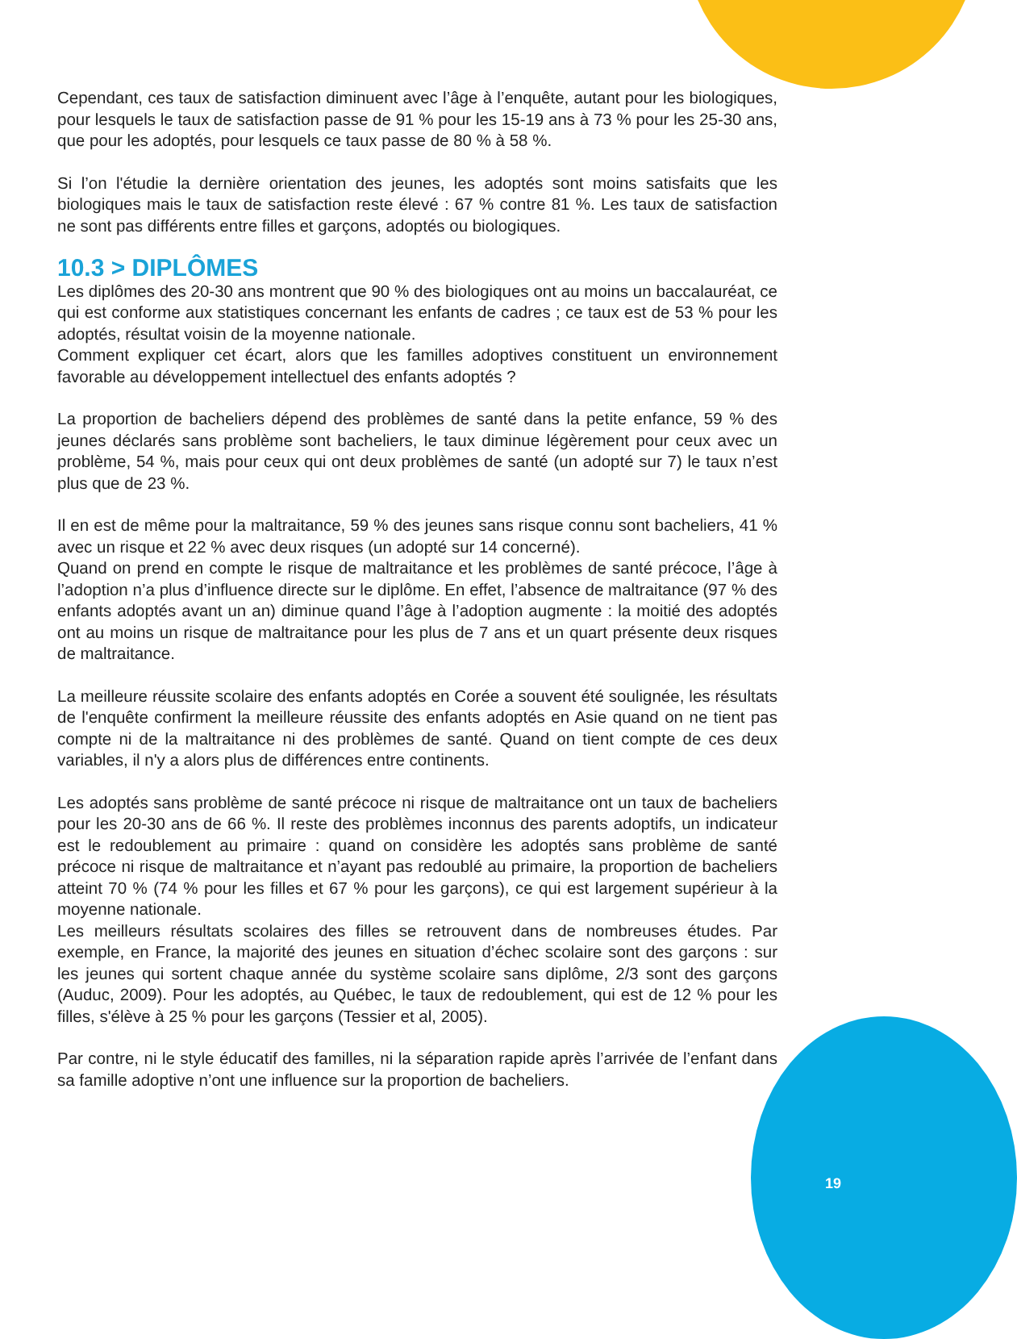Cependant, ces taux de satisfaction diminuent avec l’âge à l’enquête, autant pour les biologiques, pour lesquels le taux de satisfaction passe de 91 % pour les 15-19 ans à 73 % pour les 25-30 ans, que pour les adoptés, pour lesquels ce taux passe de 80 % à 58 %.
Si l’on l'étudie la dernière orientation des jeunes, les adoptés sont moins satisfaits que les biologiques mais le taux de satisfaction reste élevé : 67 % contre 81 %. Les taux de satisfaction ne sont pas différents entre filles et garçons, adoptés ou biologiques.
10.3 > DIPLÔMES
Les diplômes des 20-30 ans montrent que 90 % des biologiques ont au moins un baccalauréat, ce qui est conforme aux statistiques concernant les enfants de cadres ; ce taux est de 53 % pour les adoptés, résultat voisin de la moyenne nationale.
Comment expliquer cet écart, alors que les familles adoptives constituent un environnement favorable au développement intellectuel des enfants adoptés ?
La proportion de bacheliers dépend des problèmes de santé dans la petite enfance, 59 % des jeunes déclarés sans problème sont bacheliers, le taux diminue légèrement pour ceux avec un problème, 54 %, mais pour ceux qui ont deux problèmes de santé (un adopté sur 7) le taux n’est plus que de 23 %.
Il en est de même pour la maltraitance, 59 % des jeunes sans risque connu sont bacheliers, 41 % avec un risque et 22 % avec deux risques (un adopté sur 14 concerné).
Quand on prend en compte le risque de maltraitance et les problèmes de santé précoce, l’âge à l’adoption n’a plus d’influence directe sur le diplôme. En effet, l’absence de maltraitance (97 % des enfants adoptés avant un an) diminue quand l’âge à l’adoption augmente : la moitié des adoptés ont au moins un risque de maltraitance pour les plus de 7 ans et un quart présente deux risques de maltraitance.
La meilleure réussite scolaire des enfants adoptés en Corée a souvent été soulignée, les résultats de l'enquête confirment la meilleure réussite des enfants adoptés en Asie quand on ne tient pas compte ni de la maltraitance ni des problèmes de santé. Quand on tient compte de ces deux variables, il n'y a alors plus de différences entre continents.
Les adoptés sans problème de santé précoce ni risque de maltraitance ont un taux de bacheliers pour les 20-30 ans de 66 %. Il reste des problèmes inconnus des parents adoptifs, un indicateur est le redoublement au primaire : quand on considère les adoptés sans problème de santé précoce ni risque de maltraitance et n’ayant pas redoublé au primaire, la proportion de bacheliers atteint 70 % (74 % pour les filles et 67 % pour les garçons), ce qui est largement supérieur à la moyenne nationale.
Les meilleurs résultats scolaires des filles se retrouvent dans de nombreuses études. Par exemple, en France, la majorité des jeunes en situation d’échec scolaire sont des garçons : sur les jeunes qui sortent chaque année du système scolaire sans diplôme, 2/3 sont des garçons (Auduc, 2009). Pour les adoptés, au Québec, le taux de redoublement, qui est de 12 % pour les filles, s'élève à 25 % pour les garçons (Tessier et al, 2005).
Par contre, ni le style éducatif des familles, ni la séparation rapide après l’arrivée de l’enfant dans sa famille adoptive n’ont une influence sur la proportion de bacheliers.
19